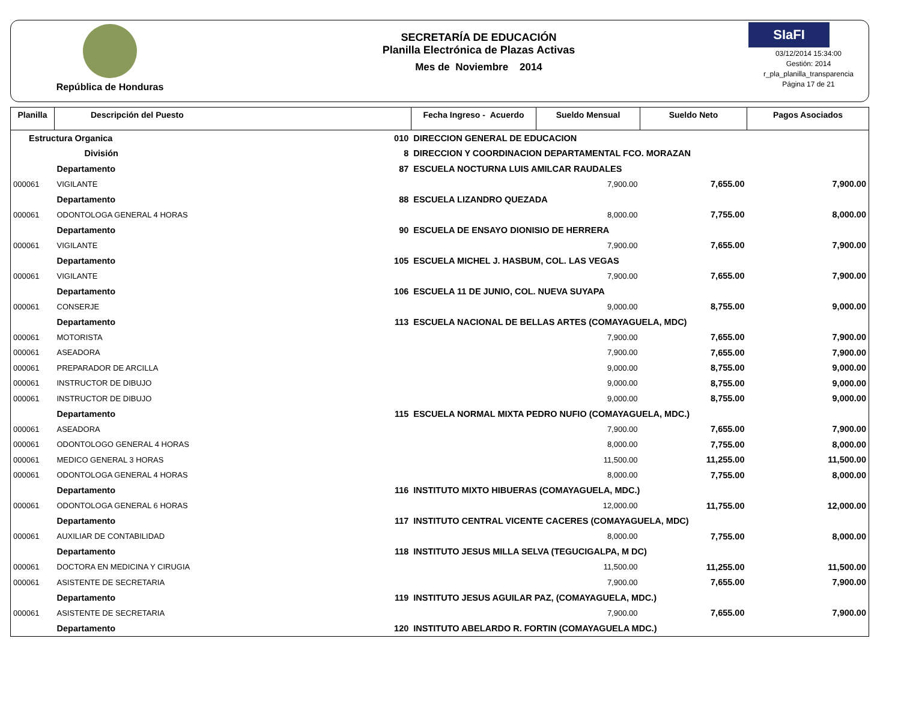República de Honduras
SECRETARÍA DE EDUCACIÓN
Planilla Electrónica de Plazas Activas
Mes de Noviembre 2014
SIaFI
03/12/2014 15:34:00
Gestión: 2014
r_pla_planilla_transparencia
Página 17 de 21
| Planilla | Descripción del Puesto | | | Fecha Ingreso - Acuerdo | Sueldo Mensual | Sueldo Neto | Pagos Asociados |
| --- | --- | --- | --- | --- | --- | --- | --- |
| Estructura Organica | | 010 | DIRECCION GENERAL DE EDUCACION | | | | |
| | División | 8 | DIRECCION Y COORDINACION DEPARTAMENTAL FCO. MORAZAN | | | | |
| | Departamento | 87 | ESCUELA NOCTURNA LUIS AMILCAR RAUDALES | | | | |
| 000061 | VIGILANTE | | | | 7,900.00 | 7,655.00 | 7,900.00 |
| | Departamento | 88 | ESCUELA LIZANDRO QUEZADA | | | | |
| 000061 | ODONTOLOGA GENERAL 4 HORAS | | | | 8,000.00 | 7,755.00 | 8,000.00 |
| | Departamento | 90 | ESCUELA DE ENSAYO DIONISIO DE HERRERA | | | | |
| 000061 | VIGILANTE | | | | 7,900.00 | 7,655.00 | 7,900.00 |
| | Departamento | 105 | ESCUELA MICHEL J. HASBUM, COL. LAS VEGAS | | | | |
| 000061 | VIGILANTE | | | | 7,900.00 | 7,655.00 | 7,900.00 |
| | Departamento | 106 | ESCUELA 11 DE JUNIO, COL. NUEVA SUYAPA | | | | |
| 000061 | CONSERJE | | | | 9,000.00 | 8,755.00 | 9,000.00 |
| | Departamento | 113 | ESCUELA NACIONAL DE BELLAS ARTES (COMAYAGUELA, MDC) | | | | |
| 000061 | MOTORISTA | | | | 7,900.00 | 7,655.00 | 7,900.00 |
| 000061 | ASEADORA | | | | 7,900.00 | 7,655.00 | 7,900.00 |
| 000061 | PREPARADOR DE ARCILLA | | | | 9,000.00 | 8,755.00 | 9,000.00 |
| 000061 | INSTRUCTOR DE DIBUJO | | | | 9,000.00 | 8,755.00 | 9,000.00 |
| 000061 | INSTRUCTOR DE DIBUJO | | | | 9,000.00 | 8,755.00 | 9,000.00 |
| | Departamento | 115 | ESCUELA NORMAL MIXTA PEDRO NUFIO (COMAYAGUELA, MDC.) | | | | |
| 000061 | ASEADORA | | | | 7,900.00 | 7,655.00 | 7,900.00 |
| 000061 | ODONTOLOGO GENERAL 4 HORAS | | | | 8,000.00 | 7,755.00 | 8,000.00 |
| 000061 | MEDICO GENERAL 3 HORAS | | | | 11,500.00 | 11,255.00 | 11,500.00 |
| 000061 | ODONTOLOGA GENERAL 4 HORAS | | | | 8,000.00 | 7,755.00 | 8,000.00 |
| | Departamento | 116 | INSTITUTO MIXTO HIBUERAS (COMAYAGUELA, MDC.) | | | | |
| 000061 | ODONTOLOGA GENERAL 6 HORAS | | | | 12,000.00 | 11,755.00 | 12,000.00 |
| | Departamento | 117 | INSTITUTO CENTRAL VICENTE CACERES (COMAYAGUELA, MDC) | | | | |
| 000061 | AUXILIAR DE CONTABILIDAD | | | | 8,000.00 | 7,755.00 | 8,000.00 |
| | Departamento | 118 | INSTITUTO JESUS MILLA SELVA (TEGUCIGALPA, M DC) | | | | |
| 000061 | DOCTORA EN MEDICINA Y CIRUGIA | | | | 11,500.00 | 11,255.00 | 11,500.00 |
| 000061 | ASISTENTE DE SECRETARIA | | | | 7,900.00 | 7,655.00 | 7,900.00 |
| | Departamento | 119 | INSTITUTO JESUS AGUILAR PAZ, (COMAYAGUELA, MDC.) | | | | |
| 000061 | ASISTENTE DE SECRETARIA | | | | 7,900.00 | 7,655.00 | 7,900.00 |
| | Departamento | 120 | INSTITUTO ABELARDO R. FORTIN (COMAYAGUELA MDC.) | | | | |